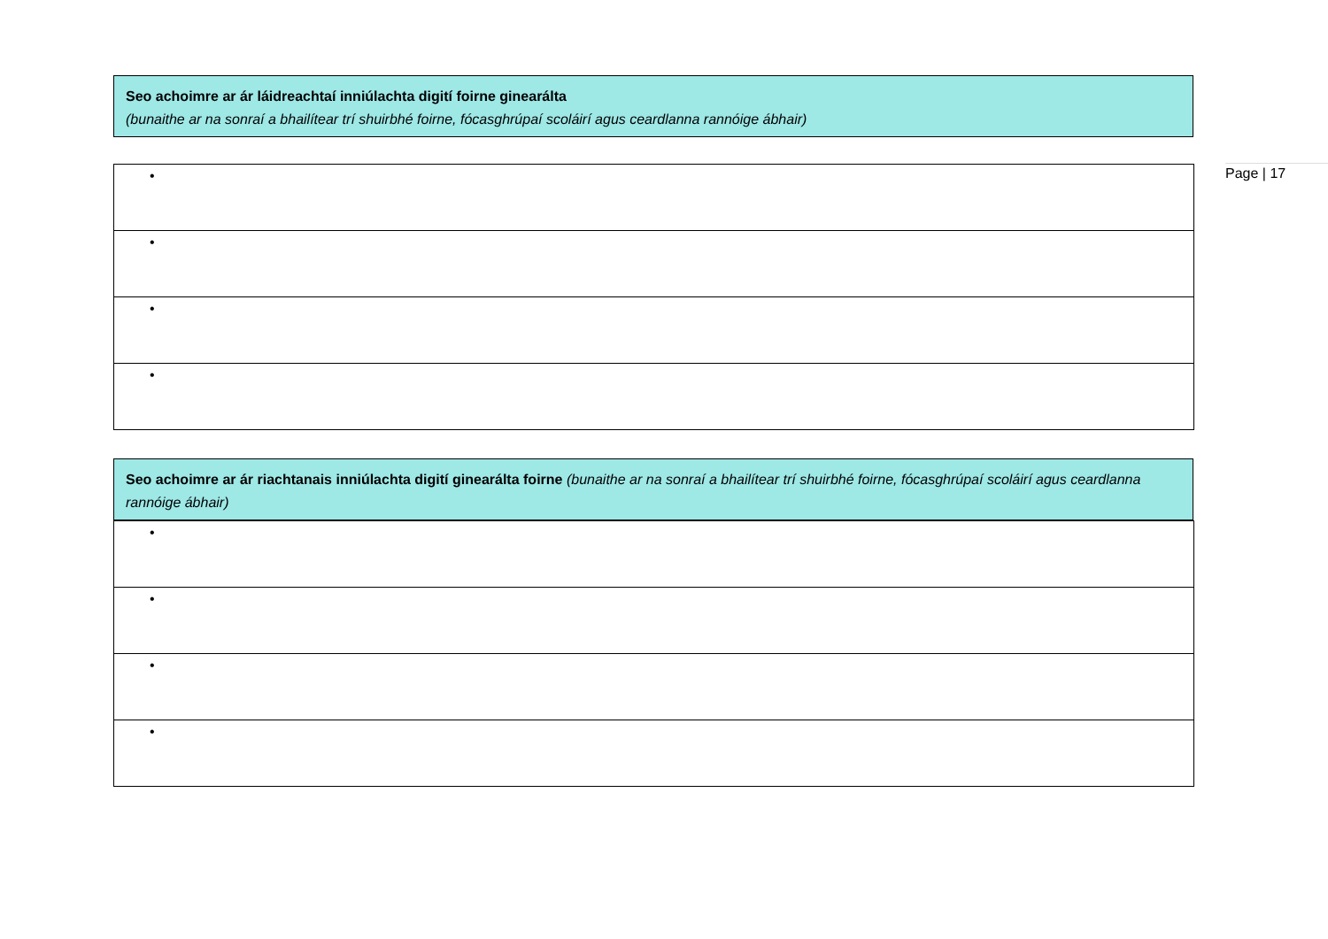Seo achoimre ar ár láidreachtaí inniúlachta digití foirne ginearálta
(bunaithe ar na sonraí a bhailítear trí shuirbhé foirne, fócasghrúpaí scoláirí agus ceardlanna rannóige ábhair)
| • |
| • |
| • |
| • |
Seo achoimre ar ár riachtanais inniúlachta digití ginearálta foirne (bunaithe ar na sonraí a bhailítear trí shuirbhé foirne, fócasghrúpaí scoláirí agus ceardlanna rannóige ábhair)
| • |
| • |
| • |
| • |
Page | 17